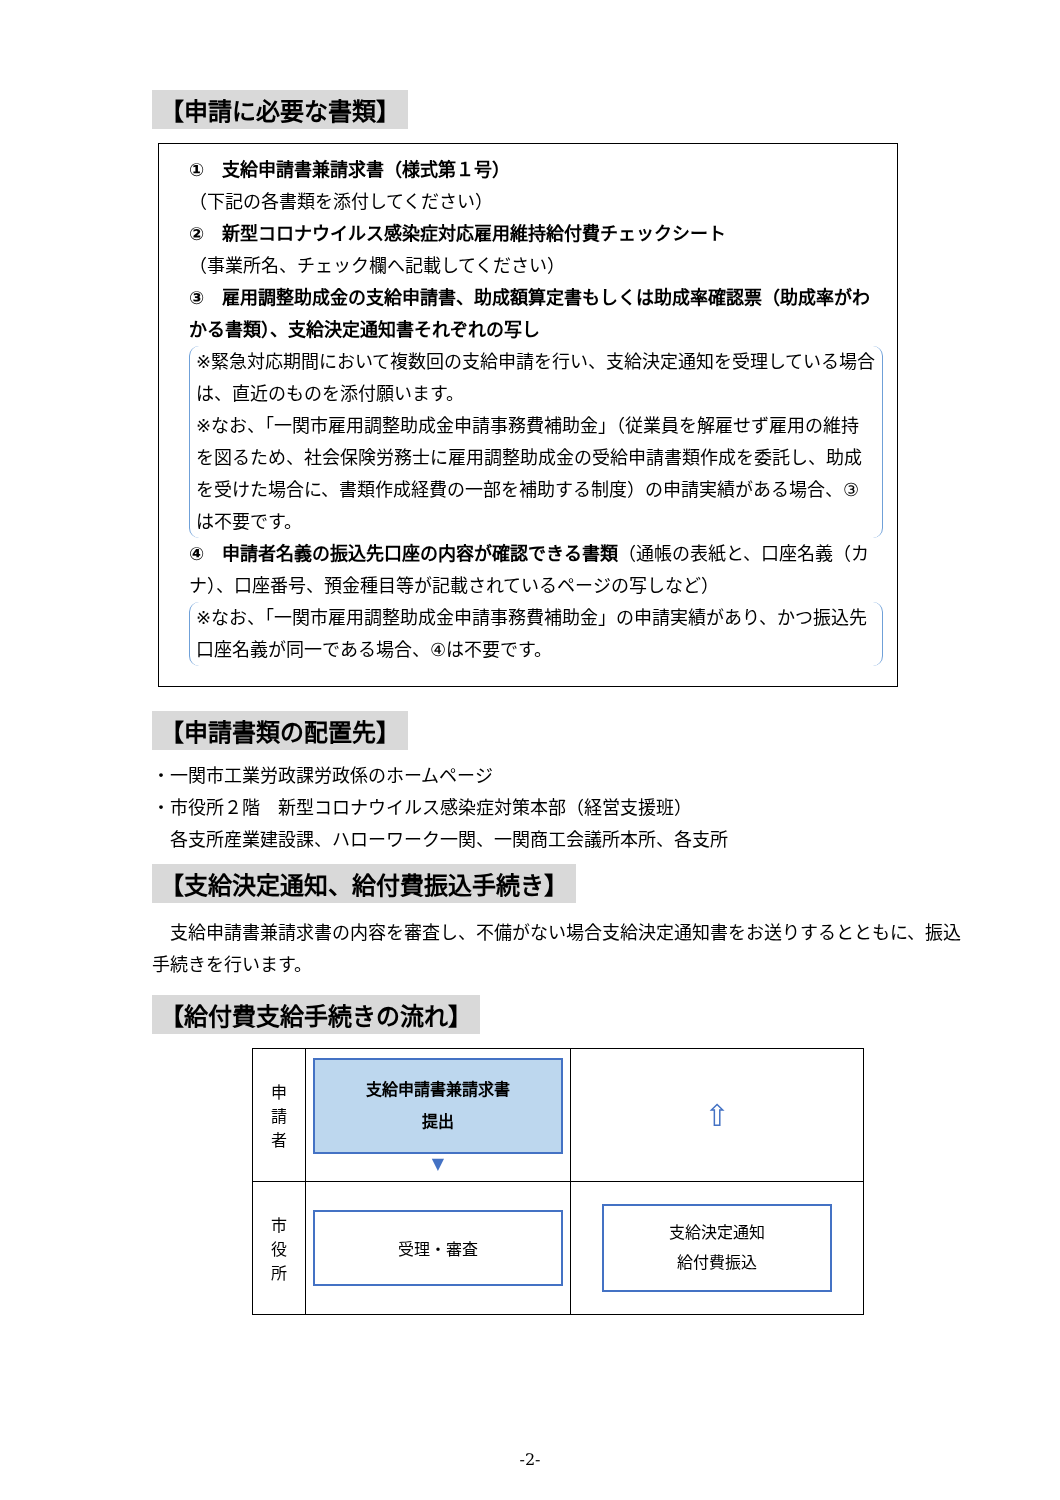【申請に必要な書類】
①　支給申請書兼請求書（様式第１号）
（下記の各書類を添付してください）
②　新型コロナウイルス感染症対応雇用維持給付費チェックシート
（事業所名、チェック欄へ記載してください）
③　雇用調整助成金の支給申請書、助成額算定書もしくは助成率確認票（助成率がわかる書類）、支給決定通知書それぞれの写し
※緊急対応期間において複数回の支給申請を行い、支給決定通知を受理している場合は、直近のものを添付願います。
※なお、「一関市雇用調整助成金申請事務費補助金」（従業員を解雇せず雇用の維持を図るため、社会保険労務士に雇用調整助成金の受給申請書類作成を委託し、助成を受けた場合に、書類作成経費の一部を補助する制度）の申請実績がある場合、③は不要です。
④　申請者名義の振込先口座の内容が確認できる書類（通帳の表紙と、口座名義（カナ）、口座番号、預金種目等が記載されているページの写しなど）
※なお、「一関市雇用調整助成金申請事務費補助金」の申請実績があり、かつ振込先口座名義が同一である場合、④は不要です。
【申請書類の配置先】
・一関市工業労政課労政係のホームページ
・市役所２階　新型コロナウイルス感染症対策本部（経営支援班）
　各支所産業建設課、ハローワーク一関、一関商工会議所本所、各支所
【支給決定通知、給付費振込手続き】
　支給申請書兼請求書の内容を審査し、不備がない場合支給決定通知書をお送りするとともに、振込手続きを行います。
【給付費支給手続きの流れ】
| 申 請 者 | 支給申請書兼請求書 提出 ▼ | ⇧ |
| 市 役 所 | 受理・審査 | 支給決定通知 給付費振込 |
-2-